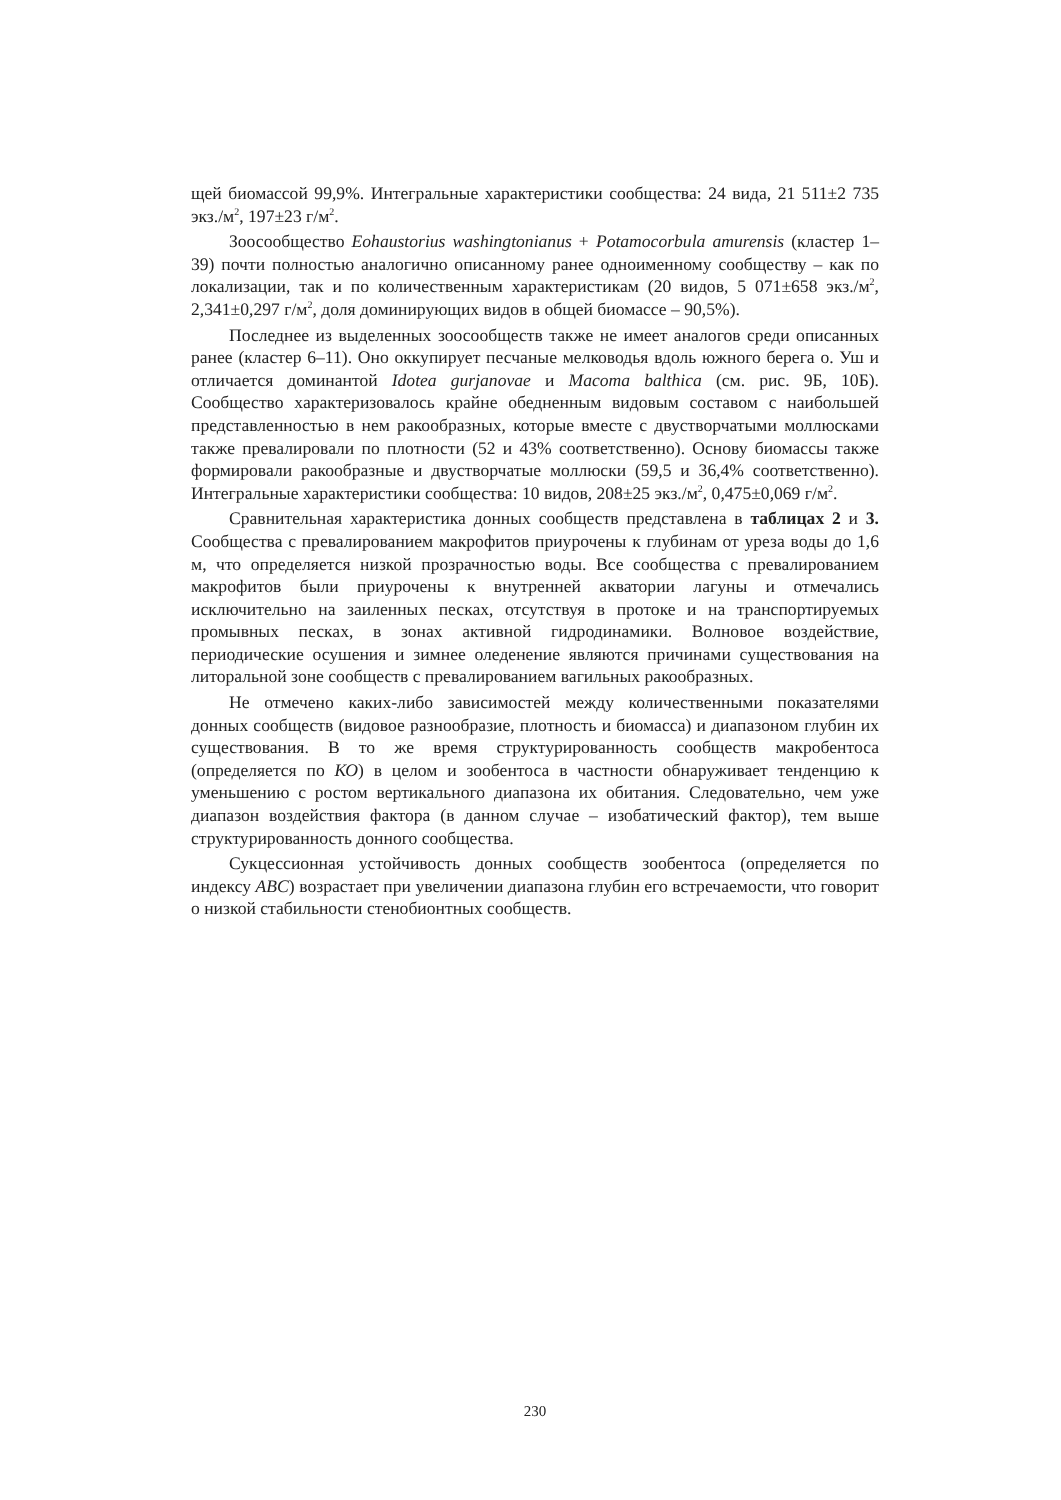щей биомассой 99,9%. Интегральные характеристики сообщества: 24 вида, 21 511±2 735 экз./м<sup>2</sup>, 197±23 г/м<sup>2</sup>.
Зоосообщество Eohaustorius washingtonianus + Potamocorbula amurensis (кластер 1–39) почти полностью аналогично описанному ранее одноименному сообществу – как по локализации, так и по количественным характеристикам (20 видов, 5 071±658 экз./м<sup>2</sup>, 2,341±0,297 г/м<sup>2</sup>, доля доминирующих видов в общей биомассе – 90,5%).
Последнее из выделенных зоосообществ также не имеет аналогов среди описанных ранее (кластер 6–11). Оно оккупирует песчаные мелководья вдоль южного берега о. Уш и отличается доминантой Idotea gurjanovae и Macoma balthica (см. рис. 9Б, 10Б). Сообщество характеризовалось крайне обедненным видовым составом с наибольшей представленностью в нем ракообразных, которые вместе с двустворчатыми моллюсками также превалировали по плотности (52 и 43% соответственно). Основу биомассы также формировали ракообразные и двустворчатые моллюски (59,5 и 36,4% соответственно). Интегральные характеристики сообщества: 10 видов, 208±25 экз./м<sup>2</sup>, 0,475±0,069 г/м<sup>2</sup>.
Сравнительная характеристика донных сообществ представлена в таблицах 2 и 3. Сообщества с превалированием макрофитов приурочены к глубинам от уреза воды до 1,6 м, что определяется низкой прозрачностью воды. Все сообщества с превалированием макрофитов были приурочены к внутренней акватории лагуны и отмечались исключительно на заиленных песках, отсутствуя в протоке и на транспортируемых промывных песках, в зонах активной гидродинамики. Волновое воздействие, периодические осушения и зимнее оледенение являются причинами существования на литоральной зоне сообществ с превалированием вагильных ракообразных.
Не отмечено каких-либо зависимостей между количественными показателями донных сообществ (видовое разнообразие, плотность и биомасса) и диапазоном глубин их существования. В то же время структурированность сообществ макробентоса (определяется по КО) в целом и зообентоса в частности обнаруживает тенденцию к уменьшению с ростом вертикального диапазона их обитания. Следовательно, чем уже диапазон воздействия фактора (в данном случае – изобатический фактор), тем выше структурированность донного сообщества.
Сукцессионная устойчивость донных сообществ зообентоса (определяется по индексу ABC) возрастает при увеличении диапазона глубин его встречаемости, что говорит о низкой стабильности стенобионтных сообществ.
230